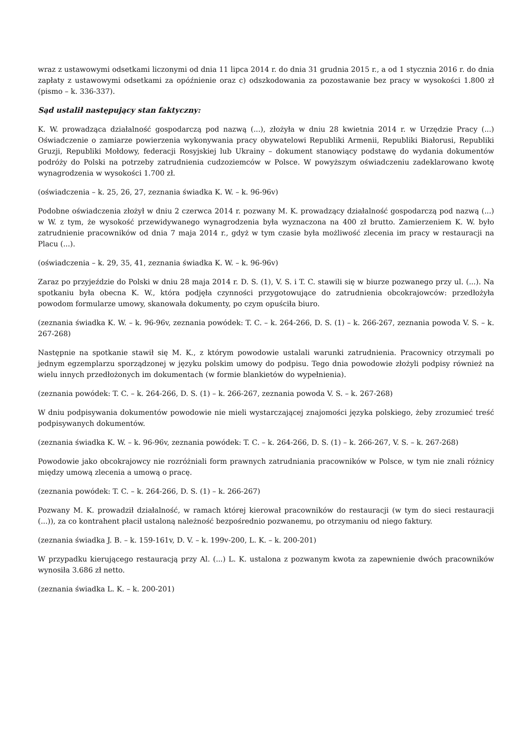wraz z ustawowymi odsetkami liczonymi od dnia 11 lipca 2014 r. do dnia 31 grudnia 2015 r., a od 1 stycznia 2016 r. do dnia zapłaty z ustawowymi odsetkami za opóźnienie oraz c) odszkodowania za pozostawanie bez pracy w wysokości 1.800 zł (pismo – k. 336-337).
Sąd ustalił następujący stan faktyczny:
K. W. prowadząca działalność gospodarczą pod nazwą (...), złożyła w dniu 28 kwietnia 2014 r. w Urzędzie Pracy (...) Oświadczenie o zamiarze powierzenia wykonywania pracy obywatelowi Republiki Armenii, Republiki Białorusi, Republiki Gruzji, Republiki Mołdowy, federacji Rosyjskiej lub Ukrainy – dokument stanowiący podstawę do wydania dokumentów podróży do Polski na potrzeby zatrudnienia cudzoziemców w Polsce. W powyższym oświadczeniu zadeklarowano kwotę wynagrodzenia w wysokości 1.700 zł.
(oświadczenia – k. 25, 26, 27, zeznania świadka K. W. – k. 96-96v)
Podobne oświadczenia złożył w dniu 2 czerwca 2014 r. pozwany M. K. prowadzący działalność gospodarczą pod nazwą (...) w W. z tym, że wysokość przewidywanego wynagrodzenia była wyznaczona na 400 zł brutto. Zamierzeniem K. W. było zatrudnienie pracowników od dnia 7 maja 2014 r., gdyż w tym czasie była możliwość zlecenia im pracy w restauracji na Placu (...).
(oświadczenia – k. 29, 35, 41, zeznania świadka K. W. – k. 96-96v)
Zaraz po przyjeździe do Polski w dniu 28 maja 2014 r. D. S. (1), V. S. i T. C. stawili się w biurze pozwanego przy ul. (...). Na spotkaniu była obecna K. W., która podjęła czynności przygotowujące do zatrudnienia obcokrajowców: przedłożyła powodom formularze umowy, skanowała dokumenty, po czym opuściła biuro.
(zeznania świadka K. W. – k. 96-96v, zeznania powódek: T. C. – k. 264-266, D. S. (1) – k. 266-267, zeznania powoda V. S. – k. 267-268)
Następnie na spotkanie stawił się M. K., z którym powodowie ustalali warunki zatrudnienia. Pracownicy otrzymali po jednym egzemplarzu sporządzonej w języku polskim umowy do podpisu. Tego dnia powodowie złożyli podpisy również na wielu innych przedłożonych im dokumentach (w formie blankietów do wypełnienia).
(zeznania powódek: T. C. – k. 264-266, D. S. (1) – k. 266-267, zeznania powoda V. S. – k. 267-268)
W dniu podpisywania dokumentów powodowie nie mieli wystarczającej znajomości języka polskiego, żeby zrozumieć treść podpisywanych dokumentów.
(zeznania świadka K. W. – k. 96-96v, zeznania powódek: T. C. – k. 264-266, D. S. (1) – k. 266-267, V. S. – k. 267-268)
Powodowie jako obcokrajowcy nie rozróżniali form prawnych zatrudniania pracowników w Polsce, w tym nie znali różnicy między umową zlecenia a umową o pracę.
(zeznania powódek: T. C. – k. 264-266, D. S. (1) – k. 266-267)
Pozwany M. K. prowadził działalność, w ramach której kierował pracowników do restauracji (w tym do sieci restauracji (...)), za co kontrahent płacił ustaloną należność bezpośrednio pozwanemu, po otrzymaniu od niego faktury.
(zeznania świadka J. B. – k. 159-161v, D. V. – k. 199v-200, L. K. – k. 200-201)
W przypadku kierującego restauracją przy Al. (...) L. K. ustalona z pozwanym kwota za zapewnienie dwóch pracowników wynosiła 3.686 zł netto.
(zeznania świadka L. K. – k. 200-201)